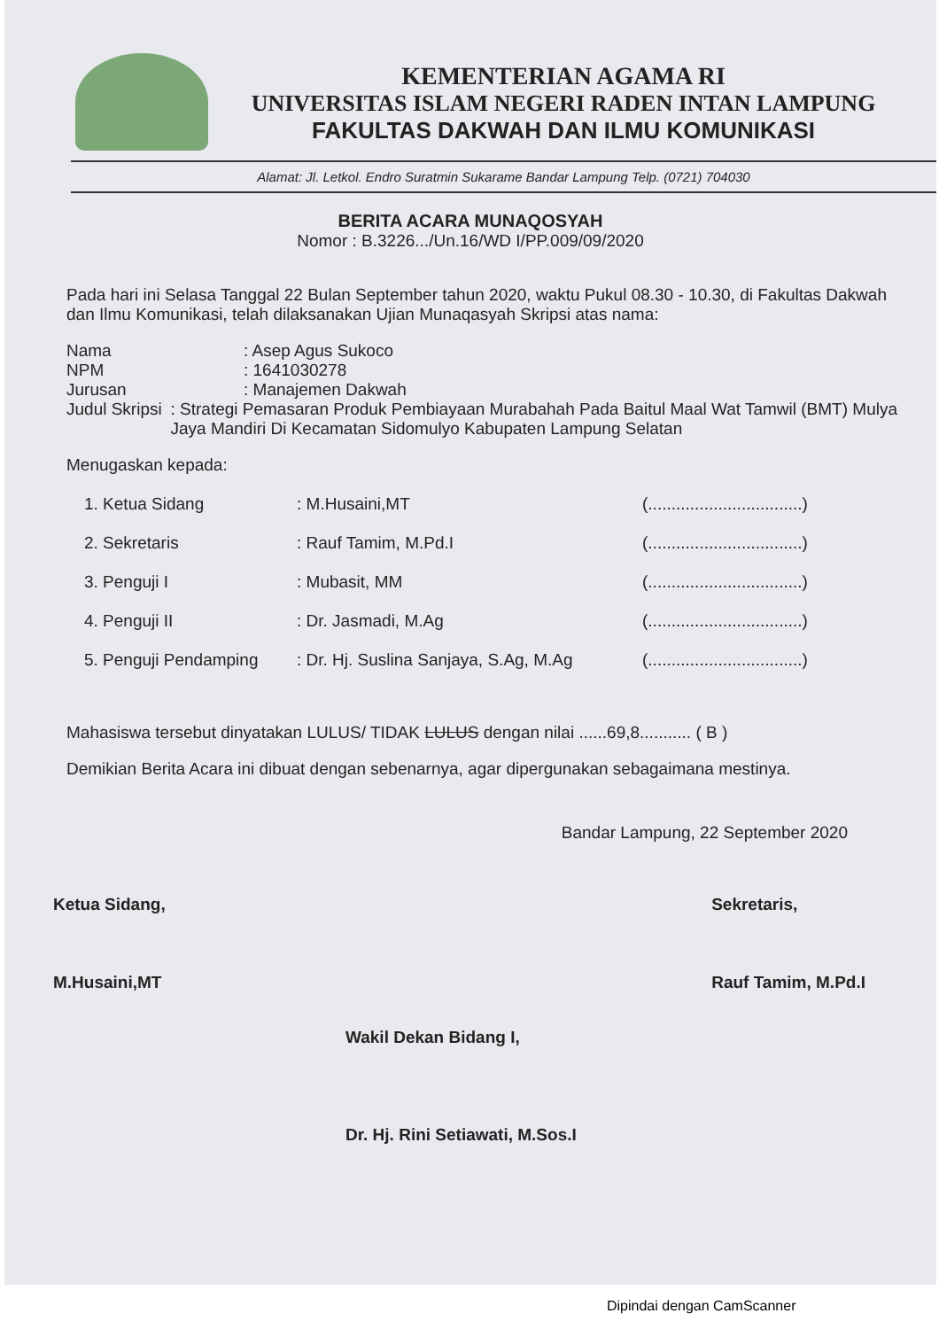KEMENTERIAN AGAMA RI
UNIVERSITAS ISLAM NEGERI RADEN INTAN LAMPUNG
FAKULTAS DAKWAH DAN ILMU KOMUNIKASI
Alamat: Jl. Letkol. Endro Suratmin Sukarame Bandar Lampung Telp. (0721) 704030
BERITA ACARA MUNAQOSYAH
Nomor : B.3226.../Un.16/WD I/PP.009/09/2020
Pada hari ini Selasa Tanggal 22 Bulan September tahun 2020, waktu Pukul 08.30 - 10.30, di Fakultas Dakwah dan Ilmu Komunikasi, telah dilaksanakan Ujian Munaqasyah Skripsi atas nama:
Nama : Asep Agus Sukoco
NPM : 1641030278
Jurusan : Manajemen Dakwah
Judul Skripsi : Strategi Pemasaran Produk Pembiayaan Murabahah Pada Baitul Maal Wat Tamwil (BMT) Mulya Jaya Mandiri Di Kecamatan Sidomulyo Kabupaten Lampung Selatan
Menugaskan kepada:
1. Ketua Sidang : M.Husaini,MT (.................................)
2. Sekretaris : Rauf Tamim, M.Pd.I (.................................)
3. Penguji I : Mubasit, MM (.................................)
4. Penguji II : Dr. Jasmadi, M.Ag (.................................)
5. Penguji Pendamping : Dr. Hj. Suslina Sanjaya, S.Ag, M.Ag
(.................................)
Mahasiswa tersebut dinyatakan LULUS/ TIDAK LULUS dengan nilai ......69,8........... ( B )
Demikian Berita Acara ini dibuat dengan sebenarnya, agar dipergunakan sebagaimana mestinya.
Bandar Lampung, 22 September 2020
Ketua Sidang,
M.Husaini,MT
Sekretaris,
Rauf Tamim, M.Pd.I
Wakil Dekan Bidang I,
Dr. Hj. Rini Setiawati, M.Sos.I
Dipindai dengan CamScanner